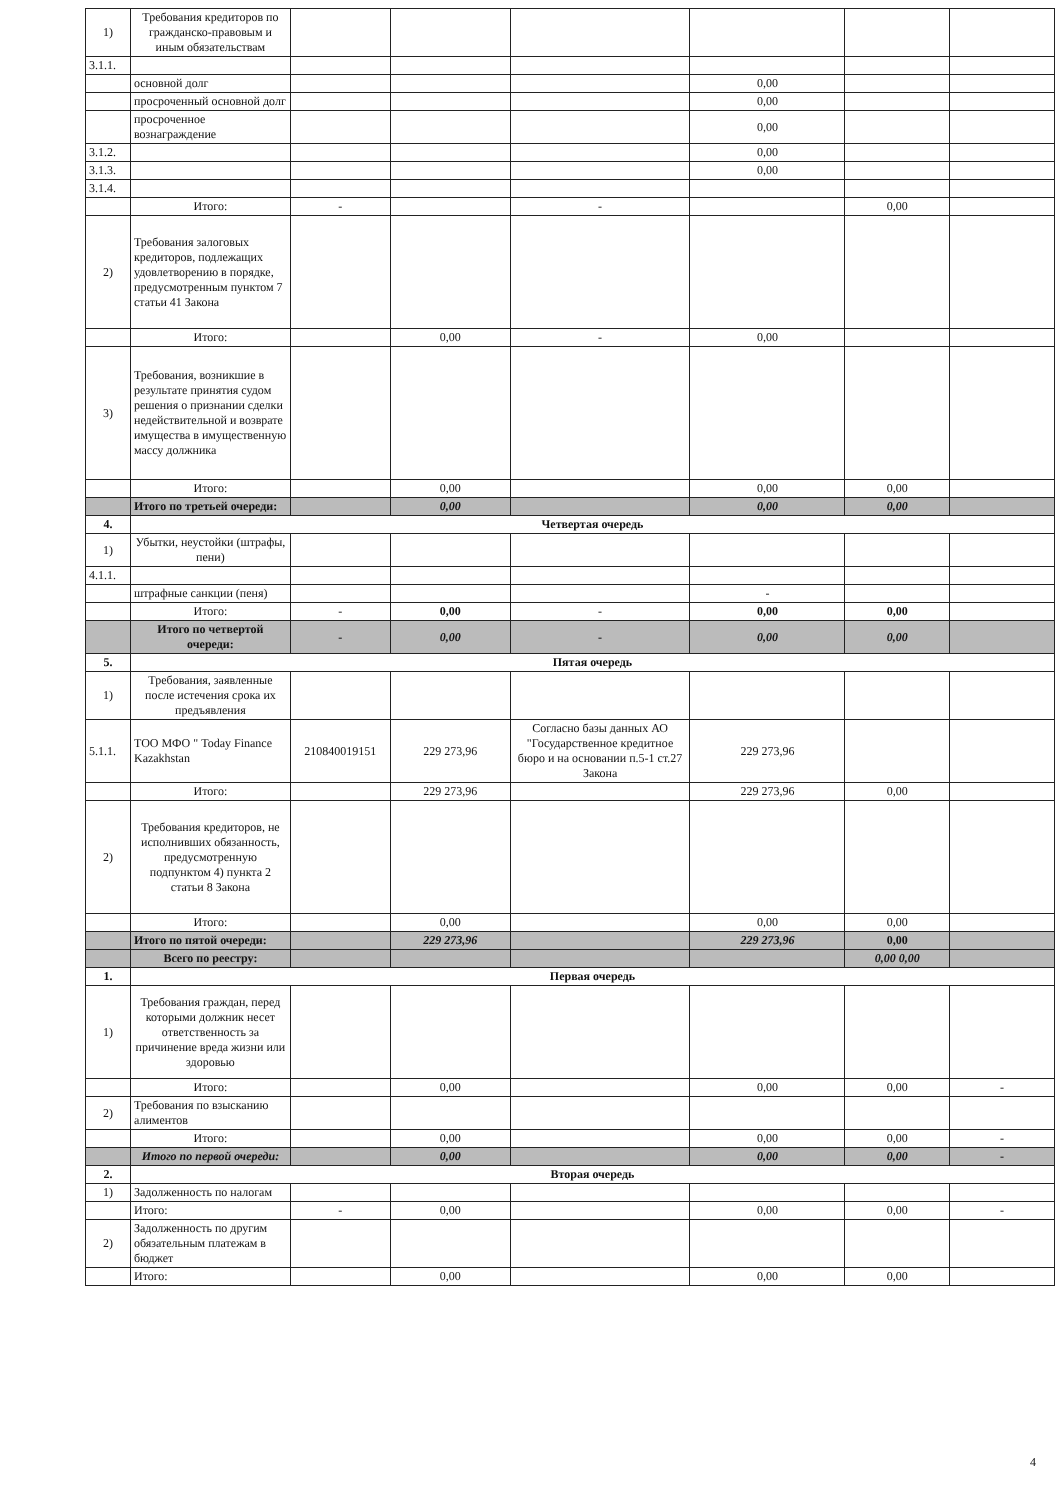| 1) | Требования кредиторов по гражданско-правовым и иным обязательствам | | | | | | |
| 3.1.1. | | | | | | | |
| | основной долг | | | | 0,00 | | |
| | просроченный основной долг | | | | 0,00 | | |
| | просроченное вознаграждение | | | | 0,00 | | |
| 3.1.2. | | | | | 0,00 | | |
| 3.1.3. | | | | | 0,00 | | |
| 3.1.4. | | | | | | | |
| | Итого: | - | | - | | 0,00 | |
| 2) | Требования залоговых кредиторов, подлежащих удовлетворению в порядке, предусмотренным пунктом 7 статьи 41 Закона | | | | | | |
| | Итого: | | 0,00 | - | 0,00 | | |
| 3) | Требования, возникшие в результате принятия судом решения о признании сделки недействительной и возврате имущества в имущественную массу должника | | | | | | |
| | Итого: | | 0,00 | | 0,00 | 0,00 | |
| | Итого по третьей очереди: | | 0,00 | | 0,00 | 0,00 | |
| 4. | Четвертая очередь | | | | | | |
| 1) | Убытки, неустойки (штрафы, пени) | | | | | | |
| 4.1.1. | | | | | | | |
| | штрафные санкции (пеня) | | | | - | | |
| | Итого: | - | 0,00 | - | 0,00 | 0,00 | |
| | Итого по четвертой очереди: | - | 0,00 | - | 0,00 | 0,00 | |
| 5. | Пятая очередь | | | | | | |
| 1) | Требования, заявленные после истечения срока их предъявления | | | | | | |
| 5.1.1. | ТОО МФО " Today Finance Kazakhstan | 210840019151 | 229 273,96 | Согласно базы данных АО "Государственное кредитное бюро и на основании п.5-1 ст.27 Закона | 229 273,96 | | |
| | Итого: | | 229 273,96 | | 229 273,96 | 0,00 | |
| 2) | Требования кредиторов, не исполнивших обязанность, предусмотренную подпунктом 4) пункта 2 статьи 8 Закона | | | | | | |
| | Итого: | | 0,00 | | 0,00 | 0,00 | |
| | Итого по пятой очереди: | | 229 273,96 | | 229 273,96 | 0,00 | |
| | Всего по реестру: | | | | | 0,00 0,00 | |
| 1. | Первая очередь | | | | | | |
| 1) | Требования граждан, перед которыми должник несет ответственность за причинение вреда жизни или здоровью | | | | | | |
| | Итого: | | 0,00 | | 0,00 | 0,00 | - |
| 2) | Требования по взысканию алиментов | | | | | | |
| | Итого: | | 0,00 | | 0,00 | 0,00 | - |
| | Итого по первой очереди: | | 0,00 | | 0,00 | 0,00 | - |
| 2. | Вторая очередь | | | | | | |
| 1) | Задолженность по налогам | | | | | | |
| | Итого: | - | 0,00 | | 0,00 | 0,00 | - |
| 2) | Задолженность по другим обязательным платежам в бюджет | | | | | | |
| | Итого: | | 0,00 | | 0,00 | 0,00 | |
4